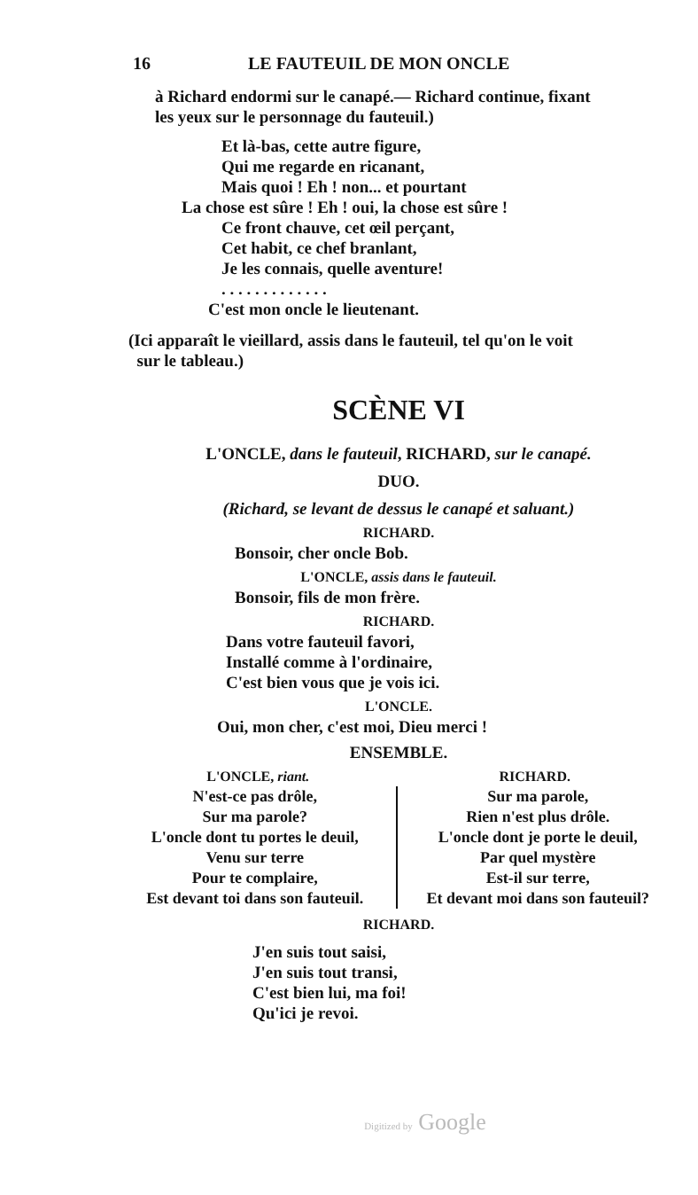16 LE FAUTEUIL DE MON ONCLE
à Richard endormi sur le canapé.— Richard continue, fixant
les yeux sur le personnage du fauteuil.)
Et là-bas, cette autre figure,
Qui me regarde en ricanant,
Mais quoi ! Eh ! non... et pourtant
La chose est sûre ! Eh ! oui, la chose est sûre !
Ce front chauve, cet œil perçant,
Cet habit, ce chef branlant,
Je les connais, quelle aventure!
. . . . . . . . . . . . .
C'est mon oncle le lieutenant.
(Ici apparaît le vieillard, assis dans le fauteuil, tel qu'on le voit
sur le tableau.)
SCÈNE VI
L'ONCLE, dans le fauteuil, RICHARD, sur le canapé.
DUO.
(Richard, se levant de dessus le canapé et saluant.)
RICHARD.
Bonsoir, cher oncle Bob.
L'ONCLE, assis dans le fauteuil.
Bonsoir, fils de mon frère.
RICHARD.
Dans votre fauteuil favori,
Installé comme à l'ordinaire,
C'est bien vous que je vois ici.
L'ONCLE.
Oui, mon cher, c'est moi, Dieu merci !
ENSEMBLE.
L'ONCLE, riant. RICHARD.
N'est-ce pas drôle,
Sur ma parole?
L'oncle dont tu portes le deuil,
Venu sur terre
Pour te complaire,
Est devant toi dans son fauteuil.
Sur ma parole,
Rien n'est plus drôle.
L'oncle dont je porte le deuil,
Par quel mystère
Est-il sur terre,
Et devant moi dans son fauteuil?
RICHARD.
J'en suis tout saisi,
J'en suis tout transi,
C'est bien lui, ma foi!
Qu'ici je revoi.
Digitized by Google